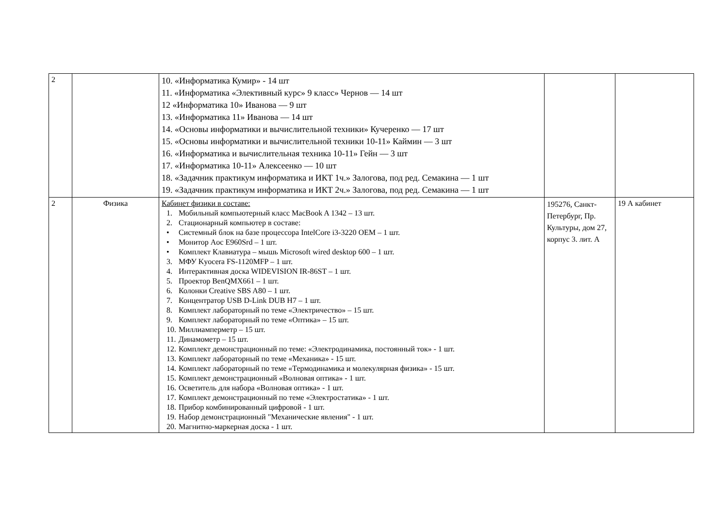| 2 | | 10. «Информатика Кумир» - 14 шт 11. «Информатика «Элективный курс» 9 класс» Чернов — 14 шт 12 «Информатика 10» Иванова — 9 шт 13. «Информатика 11» Иванова — 14 шт 14. «Основы информатики и вычислительной техники» Кучеренко — 17 шт 15. «Основы информатики и вычислительной техники 10-11» Каймин — 3 шт 16. «Информатика и вычислительная техника 10-11» Гейн — 3 шт 17. «Информатика 10-11» Алексеенко — 10 шт 18. «Задачник практикум информатика и ИКТ 1ч.» Залогова, под ред. Семакина — 1 шт 19. «Задачник практикум информатика и ИКТ 2ч.» Залогова, под ред. Семакина — 1 шт | | |
| 2 | Физика | Кабинет физики в составе: 1. Мобильный компьютерный класс MacBook A 1342 – 13 шт. 2. Стационарный компьютер в составе: • Системный блок на базе процессора IntelCore i3-3220 OEM – 1 шт. • Монитор Aoc E960Srd – 1 шт. • Комплект Клавиатура – мышь Microsoft wired desktop 600 – 1 шт. 3. МФУ Kyocera FS-1120MFP – 1 шт. 4. Интерактивная доска WIDEVISION IR-86ST – 1 шт. 5. Проектор BenQMX661 – 1 шт. 6. Колонки Creative SBS A80 – 1 шт. 7. Концентратор USB D-Link DUB H7 – 1 шт. 8. Комплект лабораторный по теме «Электричество» – 15 шт. 9. Комплект лабораторный по теме «Оптика» – 15 шт. 10. Миллиамперметр – 15 шт. 11. Динамометр – 15 шт. 12. Комплект демонстрационный по теме: «Электродинамика, постоянный ток» - 1 шт. 13. Комплект лабораторный по теме «Механика» - 15 шт. 14. Комплект лабораторный по теме «Термодинамика и молекулярная физика» - 15 шт. 15. Комплект демонстрационный «Волновая оптика» - 1 шт. 16. Осветитель для набора «Волновая оптика» - 1 шт. 17. Комплект демонстрационный по теме «Электростатика» - 1 шт. 18. Прибор комбинированный цифровой - 1 шт. 19. Набор демонстрационный "Механические явления" - 1 шт. 20. Магнитно-маркерная доска - 1 шт. | 195276, Санкт-Петербург, Пр. Культуры, дом 27, корпус 3. лит. А | 19 А кабинет |